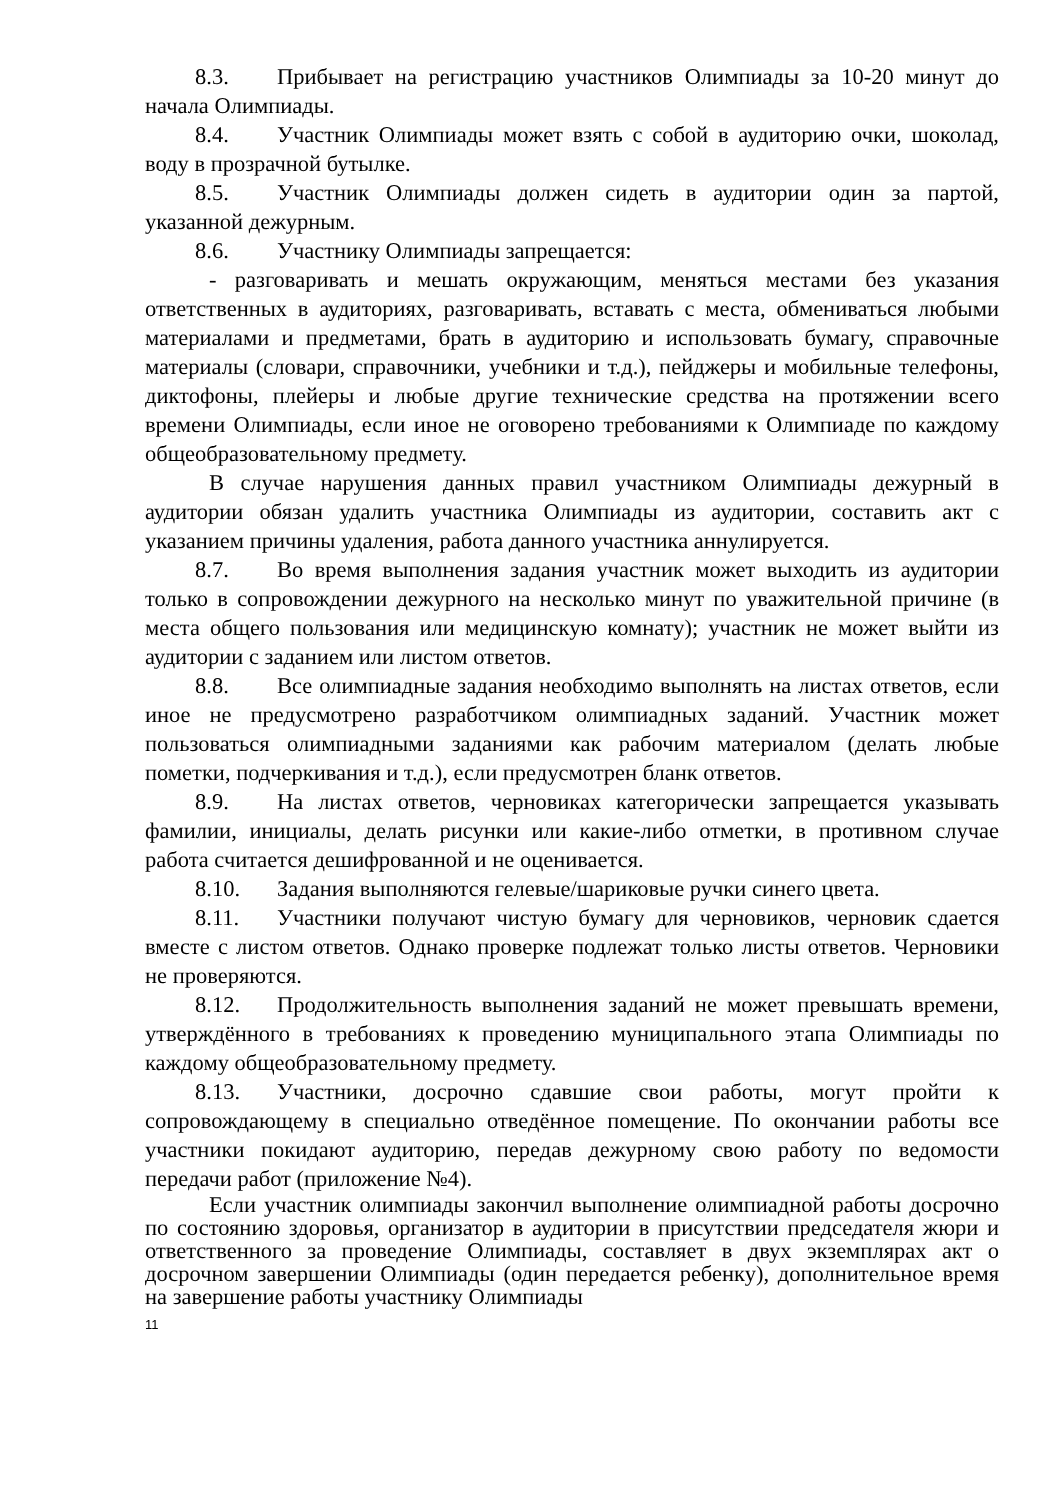8.3. Прибывает на регистрацию участников Олимпиады за 10-20 минут до начала Олимпиады.
8.4. Участник Олимпиады может взять с собой в аудиторию очки, шоколад, воду в прозрачной бутылке.
8.5. Участник Олимпиады должен сидеть в аудитории один за партой, указанной дежурным.
8.6. Участнику Олимпиады запрещается:
- разговаривать и мешать окружающим, меняться местами без указания ответственных в аудиториях, разговаривать, вставать с места, обмениваться любыми материалами и предметами, брать в аудиторию и использовать бумагу, справочные материалы (словари, справочники, учебники и т.д.), пейджеры и мобильные телефоны, диктофоны, плейеры и любые другие технические средства на протяжении всего времени Олимпиады, если иное не оговорено требованиями к Олимпиаде по каждому общеобразовательному предмету.
В случае нарушения данных правил участником Олимпиады дежурный в аудитории обязан удалить участника Олимпиады из аудитории, составить акт с указанием причины удаления, работа данного участника аннулируется.
8.7. Во время выполнения задания участник может выходить из аудитории только в сопровождении дежурного на несколько минут по уважительной причине (в места общего пользования или медицинскую комнату); участник не может выйти из аудитории с заданием или листом ответов.
8.8. Все олимпиадные задания необходимо выполнять на листах ответов, если иное не предусмотрено разработчиком олимпиадных заданий. Участник может пользоваться олимпиадными заданиями как рабочим материалом (делать любые пометки, подчеркивания и т.д.), если предусмотрен бланк ответов.
8.9. На листах ответов, черновиках категорически запрещается указывать фамилии, инициалы, делать рисунки или какие-либо отметки, в противном случае работа считается дешифрованной и не оценивается.
8.10. Задания выполняются гелевые/шариковые ручки синего цвета.
8.11. Участники получают чистую бумагу для черновиков, черновик сдается вместе с листом ответов. Однако проверке подлежат только листы ответов. Черновики не проверяются.
8.12. Продолжительность выполнения заданий не может превышать времени, утверждённого в требованиях к проведению муниципального этапа Олимпиады по каждому общеобразовательному предмету.
8.13. Участники, досрочно сдавшие свои работы, могут пройти к сопровождающему в специально отведённое помещение. По окончании работы все участники покидают аудиторию, передав дежурному свою работу по ведомости передачи работ (приложение №4).
Если участник олимпиады закончил выполнение олимпиадной работы досрочно по состоянию здоровья, организатор в аудитории в присутствии председателя жюри и ответственного за проведение Олимпиады, составляет в двух экземплярах акт о досрочном завершении Олимпиады (один передается ребенку), дополнительное время на завершение работы участнику Олимпиады
11